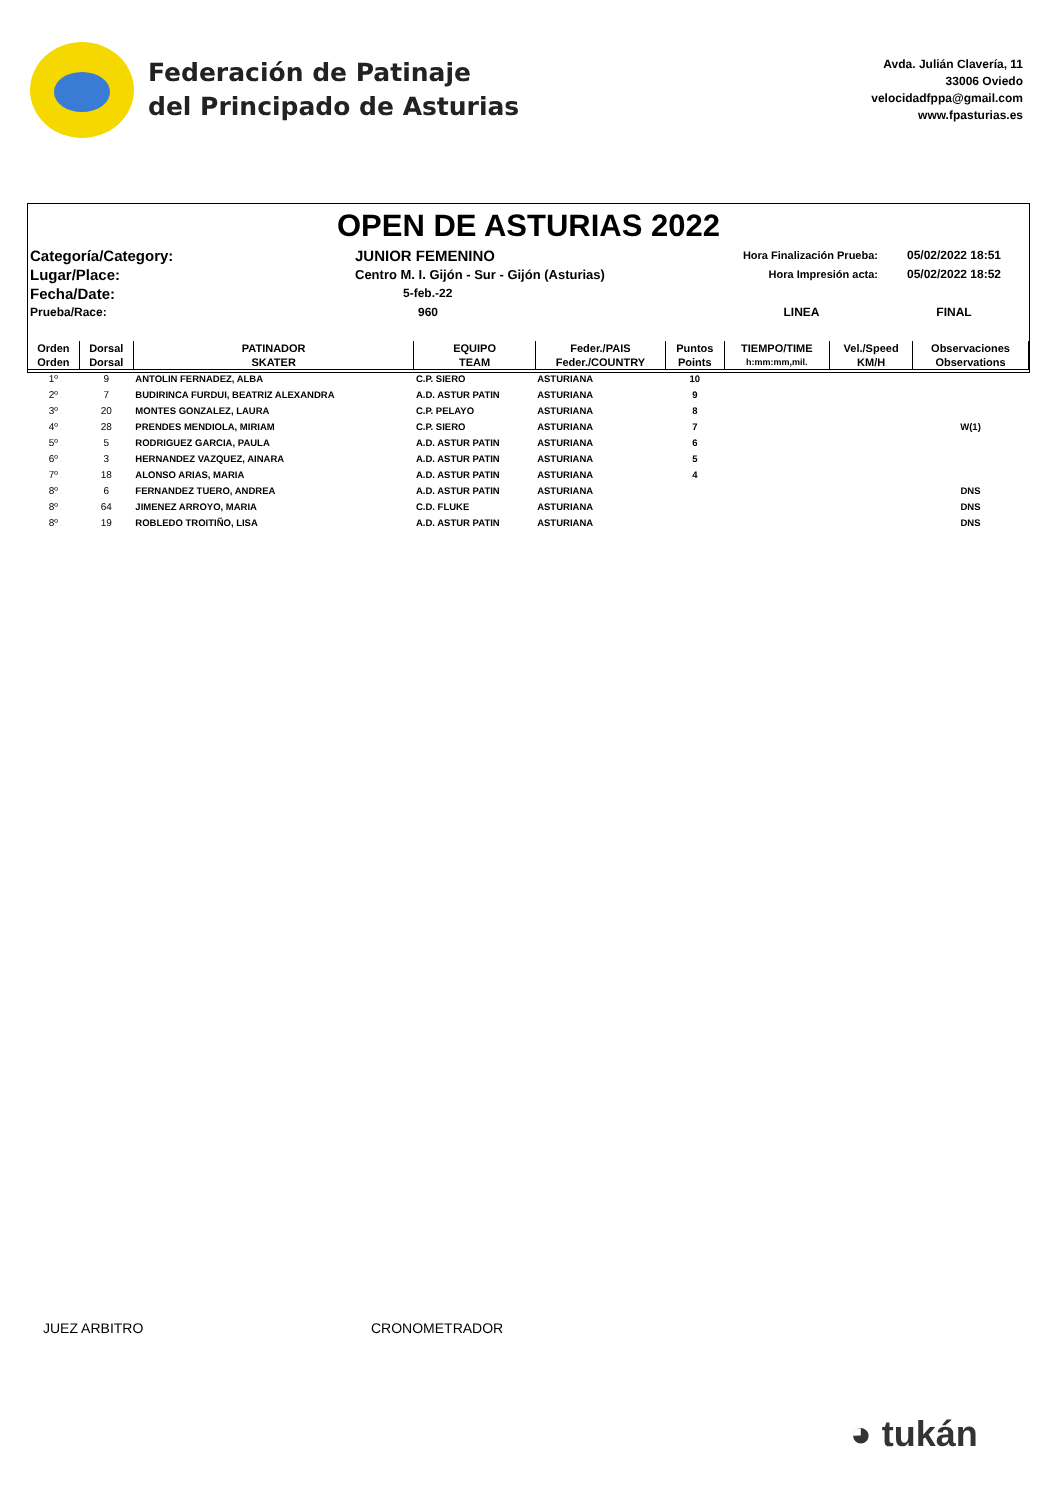Federación de Patinaje
del Principado de Asturias
Avda. Julián Clavería, 11
33006 Oviedo
velocidadfppa@gmail.com
www.fpasturias.es
OPEN DE ASTURIAS 2022
Categoría/Category:
JUNIOR FEMENINO
Hora Finalización Prueba:
05/02/2022 18:51
Lugar/Place:
Centro M. I. Gijón - Sur - Gijón (Asturias)
Hora Impresión acta:
05/02/2022 18:52
Fecha/Date:
5-feb.-22
Prueba/Race:
960
LINEA
FINAL
| Orden | Dorsal | PATINADOR | EQUIPO | Feder./PAIS | Puntos | TIEMPO/TIME | Vel./Speed | Observaciones |
| --- | --- | --- | --- | --- | --- | --- | --- | --- |
| Orden | Dorsal | SKATER | TEAM | Feder./COUNTRY | Points | h:mm:mm,mil. | KM/H | Observations |
| 1º | 9 | ANTOLIN FERNADEZ, ALBA | C.P. SIERO | ASTURIANA | 10 | | | |
| 2º | 7 | BUDIRINCA FURDUI, BEATRIZ ALEXANDRA | A.D. ASTUR PATIN | ASTURIANA | 9 | | | |
| 3º | 20 | MONTES GONZALEZ, LAURA | C.P. PELAYO | ASTURIANA | 8 | | | |
| 4º | 28 | PRENDES MENDIOLA, MIRIAM | C.P. SIERO | ASTURIANA | 7 | | | W(1) |
| 5º | 5 | RODRIGUEZ GARCIA, PAULA | A.D. ASTUR PATIN | ASTURIANA | 6 | | | |
| 6º | 3 | HERNANDEZ VAZQUEZ, AINARA | A.D. ASTUR PATIN | ASTURIANA | 5 | | | |
| 7º | 18 | ALONSO ARIAS, MARIA | A.D. ASTUR PATIN | ASTURIANA | 4 | | | |
| 8º | 6 | FERNANDEZ TUERO, ANDREA | A.D. ASTUR PATIN | ASTURIANA | | | | DNS |
| 8º | 64 | JIMENEZ ARROYO, MARIA | C.D. FLUKE | ASTURIANA | | | | DNS |
| 8º | 19 | ROBLEDO TROITIÑO, LISA | A.D. ASTUR PATIN | ASTURIANA | | | | DNS |
JUEZ ARBITRO CRONOMETRADOR
◕ tukán